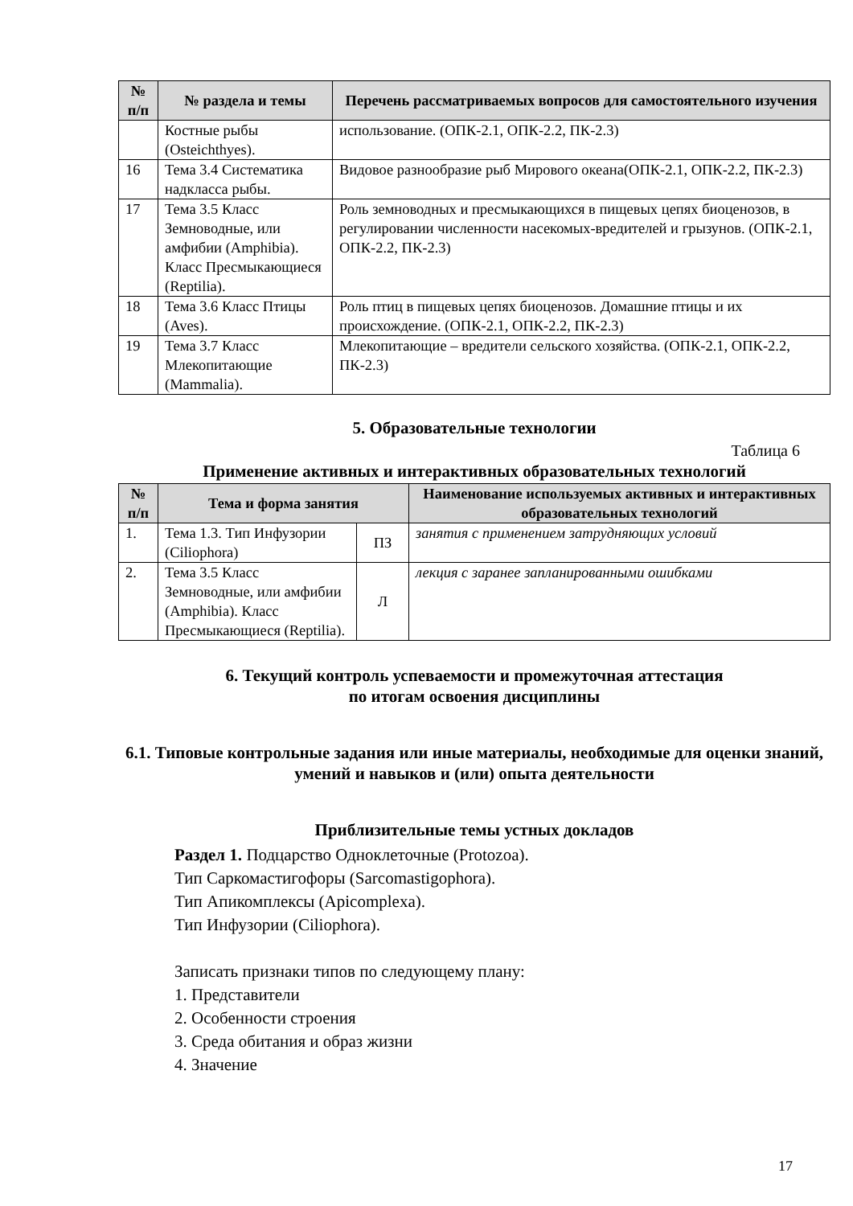| № п/п | № раздела и темы | Перечень рассматриваемых вопросов для самостоятельного изучения |
| --- | --- | --- |
| | Костные рыбы (Osteichthyes). | использование. (ОПК-2.1, ОПК-2.2, ПК-2.3) |
| 16 | Тема 3.4 Систематика надкласса рыбы. | Видовое разнообразие рыб Мирового океана(ОПК-2.1, ОПК-2.2, ПК-2.3) |
| 17 | Тема 3.5 Класс Земноводные, или амфибии (Amphibia). Класс Пресмыкающиеся (Reptilia). | Роль земноводных и пресмыкающихся в пищевых цепях биоценозов, в регулировании численности насекомых-вредителей и грызунов. (ОПК-2.1, ОПК-2.2, ПК-2.3) |
| 18 | Тема 3.6 Класс Птицы (Aves). | Роль птиц в пищевых цепях биоценозов. Домашние птицы и их происхождение. (ОПК-2.1, ОПК-2.2, ПК-2.3) |
| 19 | Тема 3.7 Класс Млекопитающие (Mammalia). | Млекопитающие – вредители сельского хозяйства. (ОПК-2.1, ОПК-2.2, ПК-2.3) |
5. Образовательные технологии
Таблица 6
Применение активных и интерактивных образовательных технологий
| № п/п | Тема и форма занятия | | Наименование используемых активных и интерактивных образовательных технологий |
| --- | --- | --- | --- |
| 1. | Тема 1.3. Тип Инфузории (Ciliophora) | ПЗ | занятия с применением затрудняющих условий |
| 2. | Тема 3.5 Класс Земноводные, или амфибии (Amphibia). Класс Пресмыкающиеся (Reptilia). | Л | лекция с заранее запланированными ошибками |
6. Текущий контроль успеваемости и промежуточная аттестация
по итогам освоения дисциплины
6.1. Типовые контрольные задания или иные материалы, необходимые для оценки знаний, умений и навыков и (или) опыта деятельности
Приблизительные темы устных докладов
Раздел 1. Подцарство Одноклеточные (Protozoa).
Тип Саркомастигофоры (Sarcomastigophora).
Тип Апикомплексы (Apicomplexa).
Тип Инфузории (Ciliophora).
Записать признаки типов по следующему плану:
1. Представители
2. Особенности строения
3. Среда обитания и образ жизни
4. Значение
17